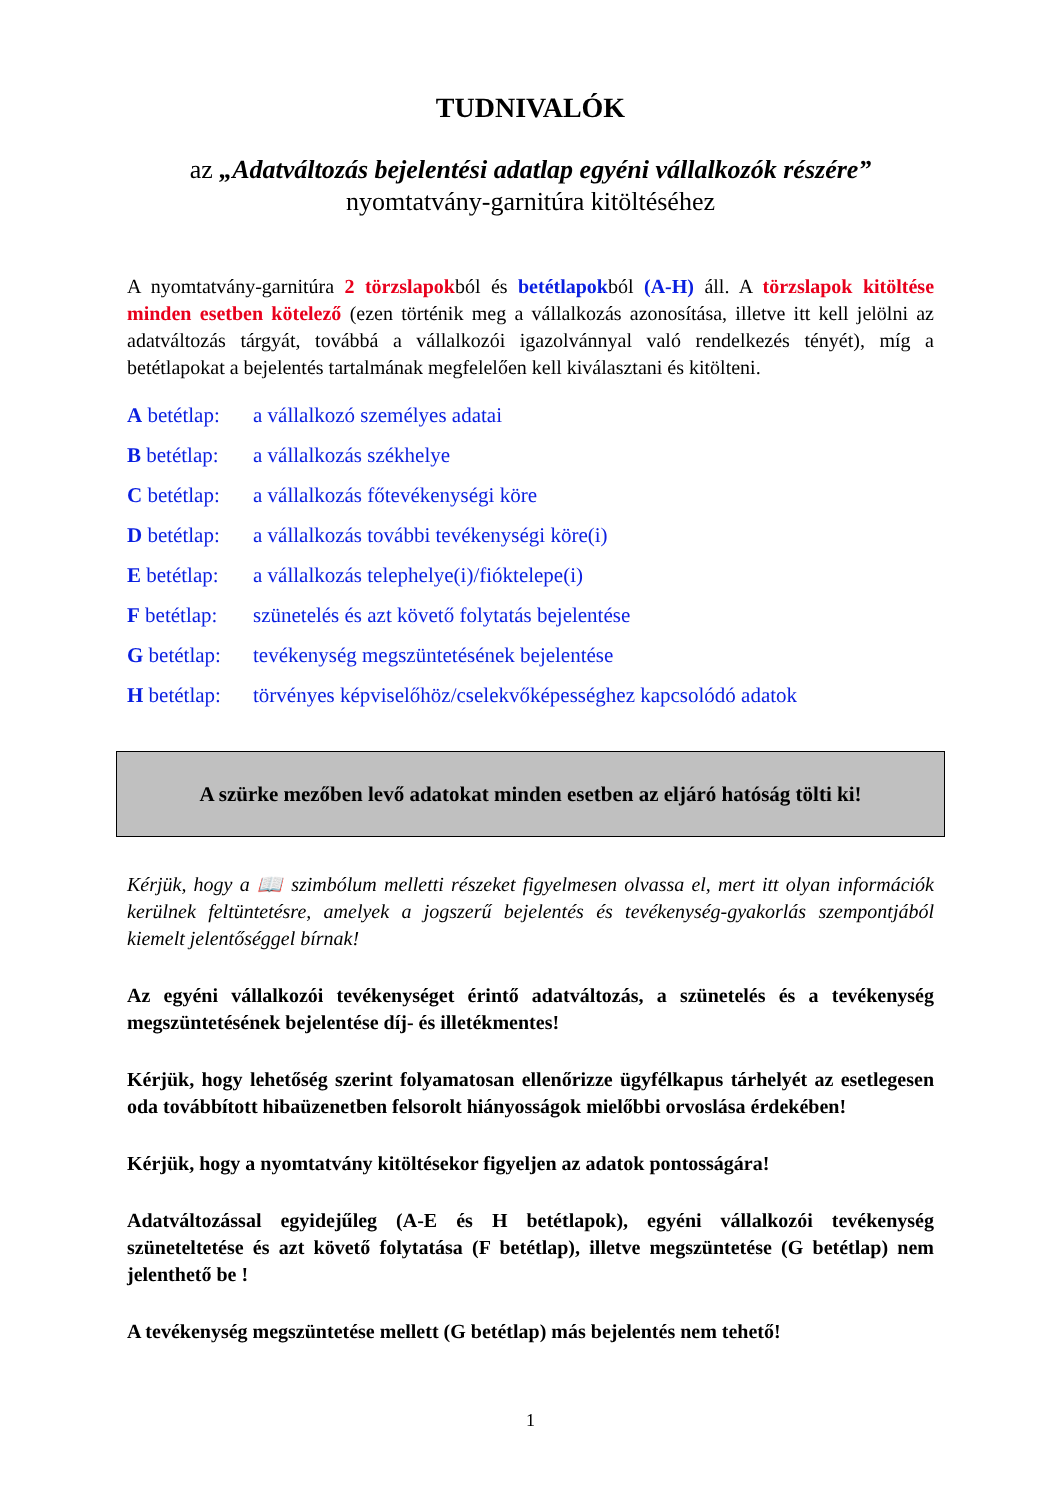TUDNIVALÓK
az „Adatváltozás bejelentési adatlap egyéni vállalkozók részére”
nyomtatvány-garnitúra kitöltéséhez
A nyomtatvány-garnitúra 2 törzslapokból és betétlapokból (A-H) áll. A törzslapok kitöltése minden esetben kötelező (ezen történik meg a vállalkozás azonosítása, illetve itt kell jelölni az adatváltozás tárgyát, továbbá a vállalkozói igazolvánnyal való rendelkezés tényét), míg a betétlapokat a bejelentés tartalmának megfelelően kell kiválasztani és kitölteni.
A betétlap: a vállalkozó személyes adatai
B betétlap: a vállalkozás székhelye
C betétlap: a vállalkozás főtevékenységi köre
D betétlap: a vállalkozás további tevékenységi köre(i)
E betétlap: a vállalkozás telephelye(i)/fióktelepe(i)
F betétlap: szünetelés és azt követő folytatás bejelentése
G betétlap: tevékenység megszüntetésének bejelentése
H betétlap: törvényes képviselőhöz/cselekvőképességhez kapcsolódó adatok
A szürke mezőben levő adatokat minden esetben az eljáró hatóság tölti ki!
Kérjük, hogy a 📖 szimbólum melletti részeket figyelmesen olvassa el, mert itt olyan információk kerülnek feltüntetésre, amelyek a jogszerű bejelentés és tevékenység-gyakorlás szempontjából kiemelt jelentőséggel bírnak!
Az egyéni vállalkozói tevékenységet érintő adatváltozás, a szünetelés és a tevékenység megszüntetésének bejelentése díj- és illetékmentes!
Kérjük, hogy lehetőség szerint folyamatosan ellenőrizze ügyfélkapus tárhelyét az esetlegesen oda továbbított hibaüzenetben felsorolt hiányosságok mielőbbi orvoslása érdekében!
Kérjük, hogy a nyomtatvány kitöltésekor figyeljen az adatok pontosságára!
Adatváltozással egyidejűleg (A-E és H betétlapok), egyéni vállalkozói tevékenység szüneteltetése és azt követő folytatása (F betétlap), illetve megszüntetése (G betétlap) nem jelenthető be !
A tevékenység megszüntetése mellett (G betétlap) más bejelentés nem tehető!
1